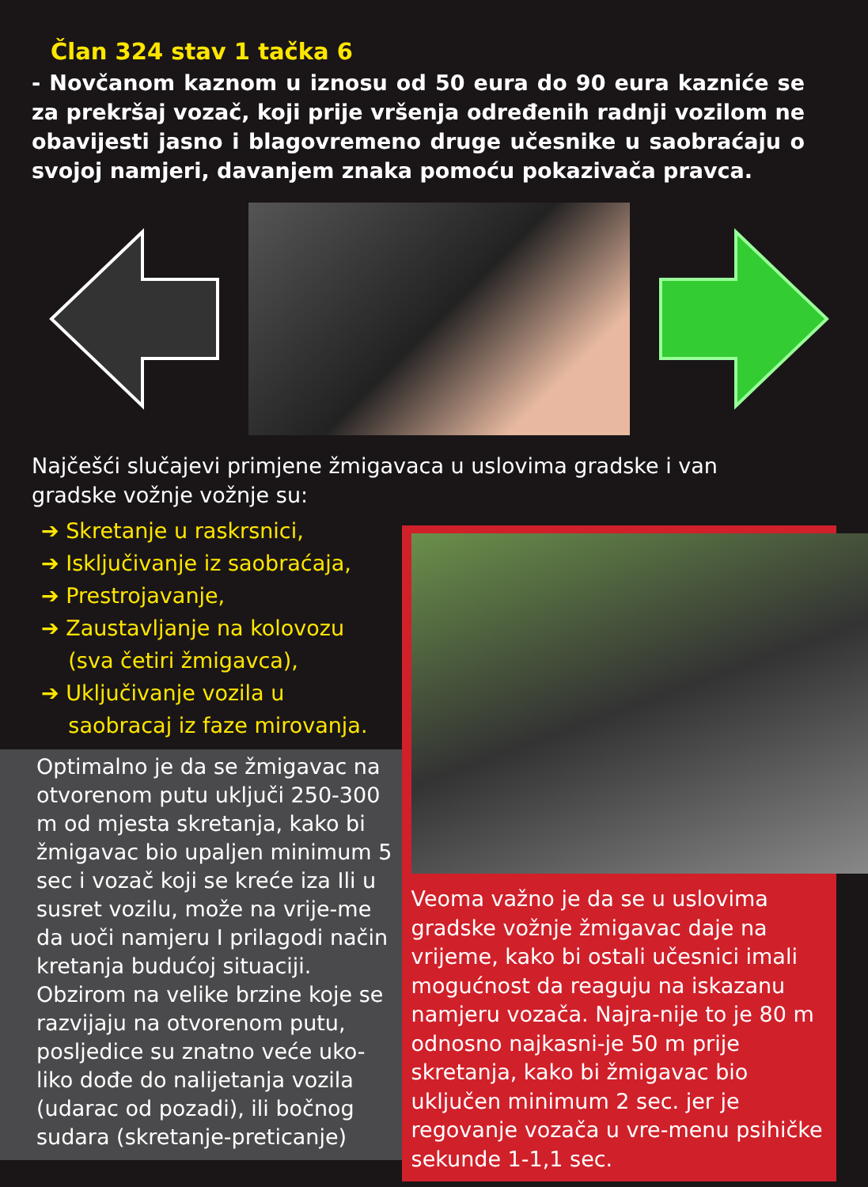Član 324 stav 1 tačka 6
- Novčanom kaznom u iznosu od 50 eura do 90 eura kazniće se za prekršaj vozač, koji prije vršenja određenih radnji vozilom ne obavijesti jasno i blagovremeno druge učesnike u saobraćaju o svojoj namjeri, davanjem znaka pomoću pokazivača pravca.
Najčešći slučajevi primjene žmigavaca u uslovima gradske i van gradske vožnje vožnje su:
➔ Skretanje u raskrsnici,
➔ Isključivanje iz saobraćaja,
➔ Prestrojavanje,
➔ Zaustavljanje na kolovozu
(sva četiri žmigavca),
➔ Uključivanje vozila u
saobracaj iz faze mirovanja.
Optimalno je da se žmigavac na otvorenom putu uključi 250-300 m od mjesta skretanja, kako bi žmigavac bio upaljen minimum 5 sec i vozač koji se kreće iza Ili u susret vozilu, može na vrije-me da uoči namjeru I prilagodi način kretanja budućoj situaciji. Obzirom na velike brzine koje se razvijaju na otvorenom putu, posljedice su znatno veće uko-liko dođe do nalijetanja vozila (udarac od pozadi), ili bočnog sudara (skretanje-preticanje)
Veoma važno je da se u uslovima gradske vožnje žmigavac daje na vrijeme, kako bi ostali učesnici imali mogućnost da reaguju na iskazanu namjeru vozača. Najra-nije to je 80 m odnosno najkasni-je 50 m prije skretanja, kako bi žmigavac bio uključen minimum 2 sec. jer je regovanje vozača u vre-menu psihičke sekunde 1-1,1 sec.